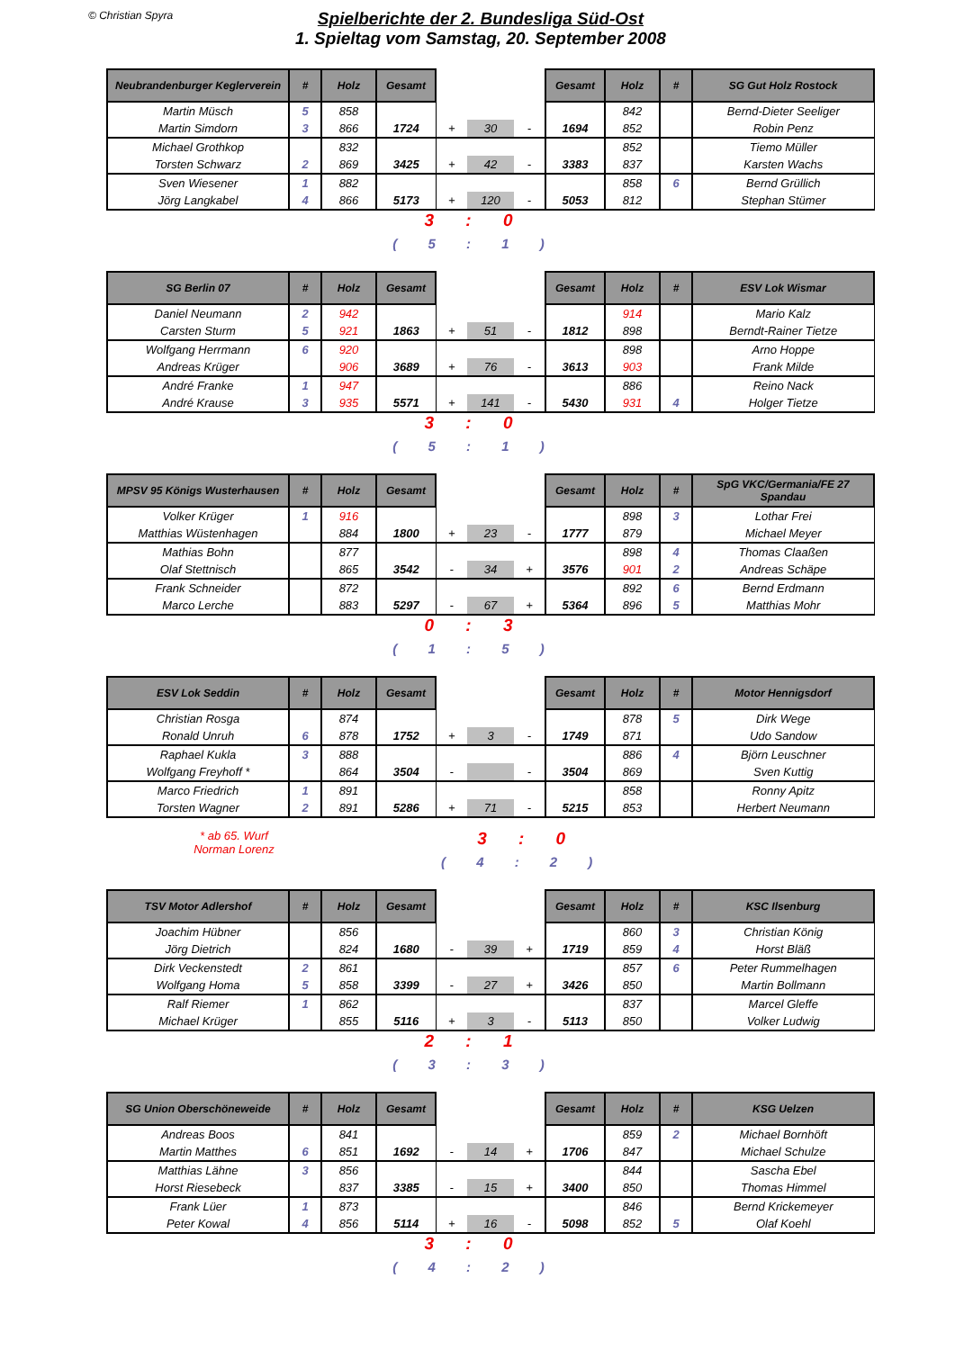© Christian Spyra
Spielberichte der 2. Bundesliga Süd-Ost
1. Spieltag vom Samstag, 20. September 2008
| Neubrandenburger Keglerverein | # | Holz | Gesamt | | | | Gesamt | Holz | # | SG Gut Holz Rostock |
| Martin Müsch | 5 | 858 | | | | | | 842 | | Bernd-Dieter Seeliger |
| Martin Simdorn | 3 | 866 | 1724 | + | 30 | - | 1694 | 852 | | Robin Penz |
| Michael Grothkop | | 832 | | | | | | 852 | | Tiemo Müller |
| Torsten Schwarz | 2 | 869 | 3425 | + | 42 | - | 3383 | 837 | | Karsten Wachs |
| Sven Wiesener | 1 | 882 | | | | | | 858 | 6 | Bernd Grüllich |
| Jörg Langkabel | 4 | 866 | 5173 | + | 120 | - | 5053 | 812 | | Stephan Stümer |
3 : 0
( 5 : 1 )
| SG Berlin 07 | # | Holz | Gesamt | | | | Gesamt | Holz | # | ESV Lok Wismar |
| Daniel Neumann | 2 | 942 | | | | | | 914 | | Mario Kalz |
| Carsten Sturm | 5 | 921 | 1863 | + | 51 | - | 1812 | 898 | | Berndt-Rainer Tietze |
| Wolfgang Herrmann | 6 | 920 | | | | | | 898 | | Arno Hoppe |
| Andreas Krüger | | 906 | 3689 | + | 76 | - | 3613 | 903 | | Frank Milde |
| André Franke | 1 | 947 | | | | | | 886 | | Reino Nack |
| André Krause | 3 | 935 | 5571 | + | 141 | - | 5430 | 931 | 4 | Holger Tietze |
3 : 0
( 5 : 1 )
| MPSV 95 Königs Wusterhausen | # | Holz | Gesamt | | | | Gesamt | Holz | # | SpG VKC/Germania/FE 27 Spandau |
| Volker Krüger | 1 | 916 | | | | | | 898 | 3 | Lothar Frei |
| Matthias Wüstenhagen | | 884 | 1800 | + | 23 | - | 1777 | 879 | | Michael Meyer |
| Mathias Bohn | | 877 | | | | | | 898 | 4 | Thomas Claaßen |
| Olaf Stettnisch | | 865 | 3542 | - | 34 | + | 3576 | 901 | 2 | Andreas Schäpe |
| Frank Schneider | | 872 | | | | | | 892 | 6 | Bernd Erdmann |
| Marco Lerche | | 883 | 5297 | - | 67 | + | 5364 | 896 | 5 | Matthias Mohr |
0 : 3
( 1 : 5 )
| ESV Lok Seddin | # | Holz | Gesamt | | | | Gesamt | Holz | # | Motor Hennigsdorf |
| Christian Rosga | | 874 | | | | | | 878 | 5 | Dirk Wege |
| Ronald Unruh | 6 | 878 | 1752 | + | 3 | - | 1749 | 871 | | Udo Sandow |
| Raphael Kukla | 3 | 888 | | | | | | 886 | 4 | Björn Leuschner |
| Wolfgang Freyhoff * | | 864 | 3504 | - | | - | 3504 | 869 | | Sven Kuttig |
| Marco Friedrich | 1 | 891 | | | | | | 858 | | Ronny Apitz |
| Torsten Wagner | 2 | 891 | 5286 | + | 71 | - | 5215 | 853 | | Herbert Neumann |
* ab 65. Wurf
Norman Lorenz
3 : 0
( 4 : 2 )
| TSV Motor Adlershof | # | Holz | Gesamt | | | | Gesamt | Holz | # | KSC Ilsenburg |
| Joachim Hübner | | 856 | | | | | | 860 | 3 | Christian König |
| Jörg Dietrich | | 824 | 1680 | - | 39 | + | 1719 | 859 | 4 | Horst Bläß |
| Dirk Veckenstedt | 2 | 861 | | | | | | 857 | 6 | Peter Rummelhagen |
| Wolfgang Homa | 5 | 858 | 3399 | - | 27 | + | 3426 | 850 | | Martin Bollmann |
| Ralf Riemer | 1 | 862 | | | | | | 837 | | Marcel Gleffe |
| Michael Krüger | | 855 | 5116 | + | 3 | - | 5113 | 850 | | Volker Ludwig |
2 : 1
( 3 : 3 )
| SG Union Oberschöneweide | # | Holz | Gesamt | | | | Gesamt | Holz | # | KSG Uelzen |
| Andreas Boos | | 841 | | | | | | 859 | 2 | Michael Bornhöft |
| Martin Matthes | 6 | 851 | 1692 | - | 14 | + | 1706 | 847 | | Michael Schulze |
| Matthias Lähne | 3 | 856 | | | | | | 844 | | Sascha Ebel |
| Horst Riesebeck | | 837 | 3385 | - | 15 | + | 3400 | 850 | | Thomas Himmel |
| Frank Lüer | 1 | 873 | | | | | | 846 | | Bernd Krickemeyer |
| Peter Kowal | 4 | 856 | 5114 | + | 16 | - | 5098 | 852 | 5 | Olaf Koehl |
3 : 0
( 4 : 2 )